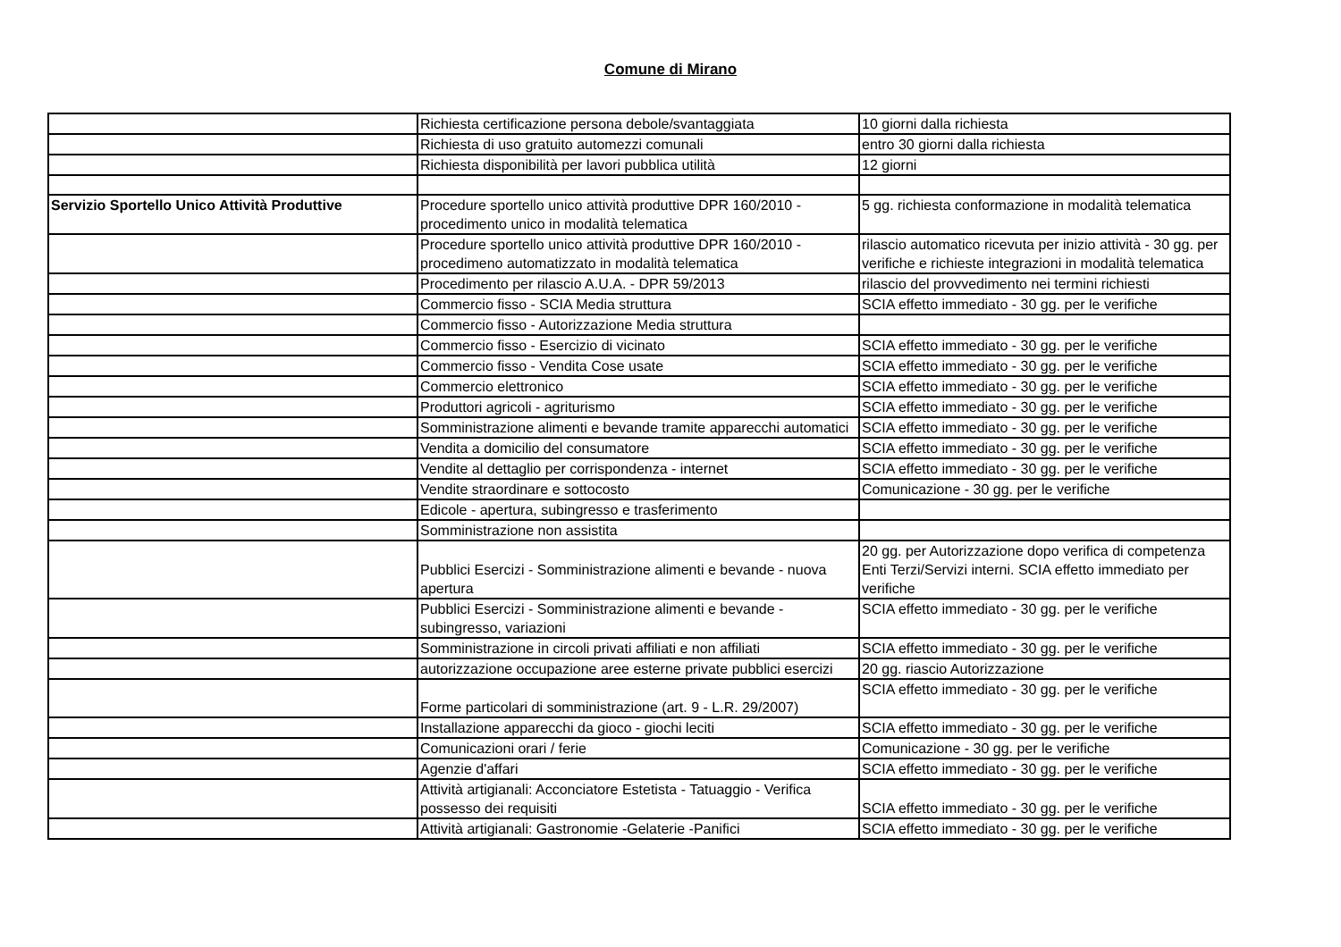Comune di Mirano
| | Richiesta certificazione persona debole/svantaggiata | 10 giorni dalla richiesta |
| | Richiesta di uso gratuito automezzi comunali | entro 30 giorni dalla richiesta |
| | Richiesta disponibilità per lavori pubblica utilità | 12 giorni |
| Servizio Sportello Unico Attività Produttive | Procedure sportello unico attività produttive DPR 160/2010 - procedimento unico in modalità telematica | 5 gg. richiesta conformazione in modalità telematica |
| | Procedure sportello unico attività produttive DPR 160/2010 - procedimeno automatizzato in modalità telematica | rilascio automatico ricevuta per inizio attività - 30 gg. per verifiche e richieste integrazioni in modalità telematica |
| | Procedimento per rilascio A.U.A. - DPR 59/2013 | rilascio del provvedimento nei termini richiesti |
| | Commercio fisso - SCIA Media struttura | SCIA effetto immediato - 30 gg. per le verifiche |
| | Commercio fisso - Autorizzazione Media struttura | |
| | Commercio fisso - Esercizio di vicinato | SCIA effetto immediato - 30 gg. per le verifiche |
| | Commercio fisso - Vendita Cose usate | SCIA effetto immediato - 30 gg. per le verifiche |
| | Commercio elettronico | SCIA effetto immediato - 30 gg. per le verifiche |
| | Produttori agricoli - agriturismo | SCIA effetto immediato - 30 gg. per le verifiche |
| | Somministrazione alimenti e bevande tramite apparecchi automatici | SCIA effetto immediato - 30 gg. per le verifiche |
| | Vendita a domicilio del consumatore | SCIA effetto immediato - 30 gg. per le verifiche |
| | Vendite al dettaglio per corrispondenza - internet | SCIA effetto immediato - 30 gg. per le verifiche |
| | Vendite straordinare e sottocosto | Comunicazione - 30 gg. per le verifiche |
| | Edicole - apertura, subingresso e trasferimento | |
| | Somministrazione non assistita | |
| | Pubblici Esercizi - Somministrazione alimenti e bevande - nuova apertura | 20 gg. per Autorizzazione dopo verifica di competenza Enti Terzi/Servizi interni. SCIA effetto immediato per verifiche |
| | Pubblici Esercizi - Somministrazione alimenti e bevande - subingresso, variazioni | SCIA effetto immediato - 30 gg. per le verifiche |
| | Somministrazione in circoli privati affiliati e non affiliati | SCIA effetto immediato - 30 gg. per le verifiche |
| | autorizzazione occupazione aree esterne private pubblici esercizi | 20 gg. riascio Autorizzazione |
| | Forme particolari di somministrazione (art. 9 - L.R. 29/2007) | SCIA effetto immediato - 30 gg. per le verifiche |
| | Installazione apparecchi da gioco - giochi leciti | SCIA effetto immediato - 30 gg. per le verifiche |
| | Comunicazioni orari / ferie | Comunicazione - 30 gg. per le verifiche |
| | Agenzie d'affari | SCIA effetto immediato - 30 gg. per le verifiche |
| | Attività artigianali: Acconciatore Estetista - Tatuaggio - Verifica possesso dei requisiti | SCIA effetto immediato - 30 gg. per le verifiche |
| | Attività artigianali: Gastronomie -Gelaterie -Panifici | SCIA effetto immediato - 30 gg. per le verifiche |